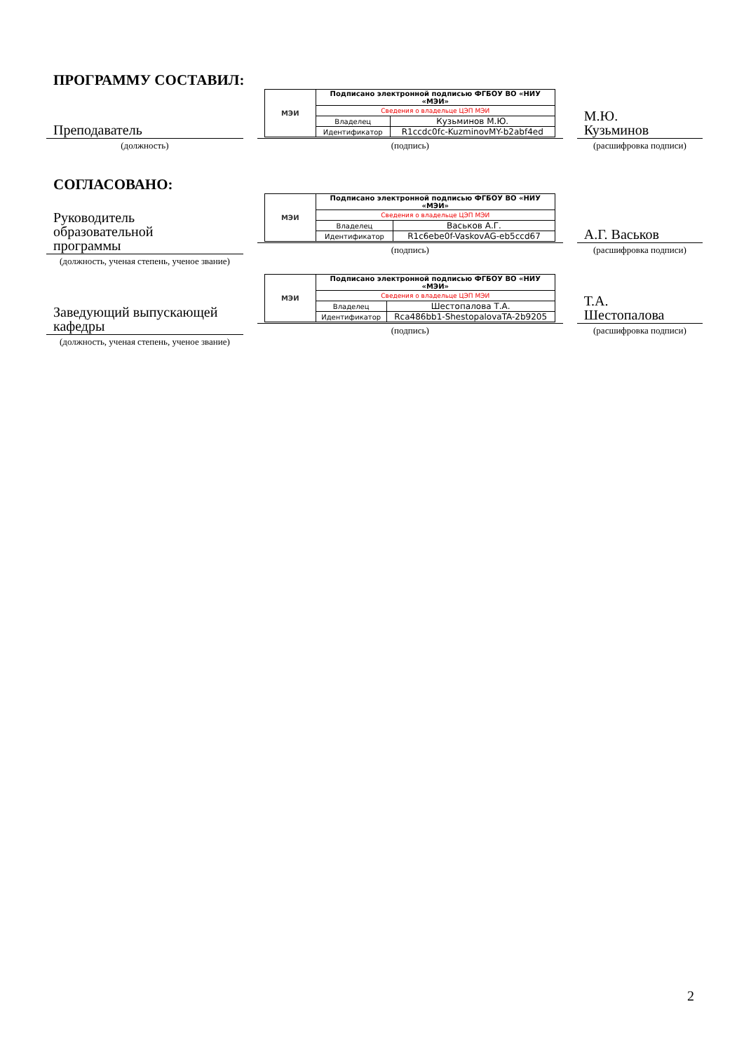ПРОГРАММУ СОСТАВИЛ:
Преподаватель
(должность)
| МЭИ | Подписано электронной подписью ФГБОУ ВО «НИУ «МЭИ» | |
| | Сведения о владельце ЦЭП МЭИ | |
| | Владелец | Кузьминов М.Ю. |
| | Идентификатор | R1ccdc0fc-KuzminovMY-b2abf4ed |
(подпись)
М.Ю.
Кузьминов
(расшифровка подписи)
СОГЛАСОВАНО:
Руководитель
образовательной
программы
(должность, ученая степень, ученое звание)
| МЭИ | Подписано электронной подписью ФГБОУ ВО «НИУ «МЭИ» | |
| | Сведения о владельце ЦЭП МЭИ | |
| | Владелец | Васьков А.Г. |
| | Идентификатор | R1c6ebe0f-VaskovAG-eb5ccd67 |
(подпись)
А.Г. Васьков
(расшифровка подписи)
Заведующий выпускающей
кафедры
(должность, ученая степень, ученое звание)
| МЭИ | Подписано электронной подписью ФГБОУ ВО «НИУ «МЭИ» | |
| | Сведения о владельце ЦЭП МЭИ | |
| | Владелец | Шестопалова Т.А. |
| | Идентификатор | Rca486bb1-ShestopalovaTA-2b9205 |
(подпись)
Т.А.
Шестопалова
(расшифровка подписи)
2